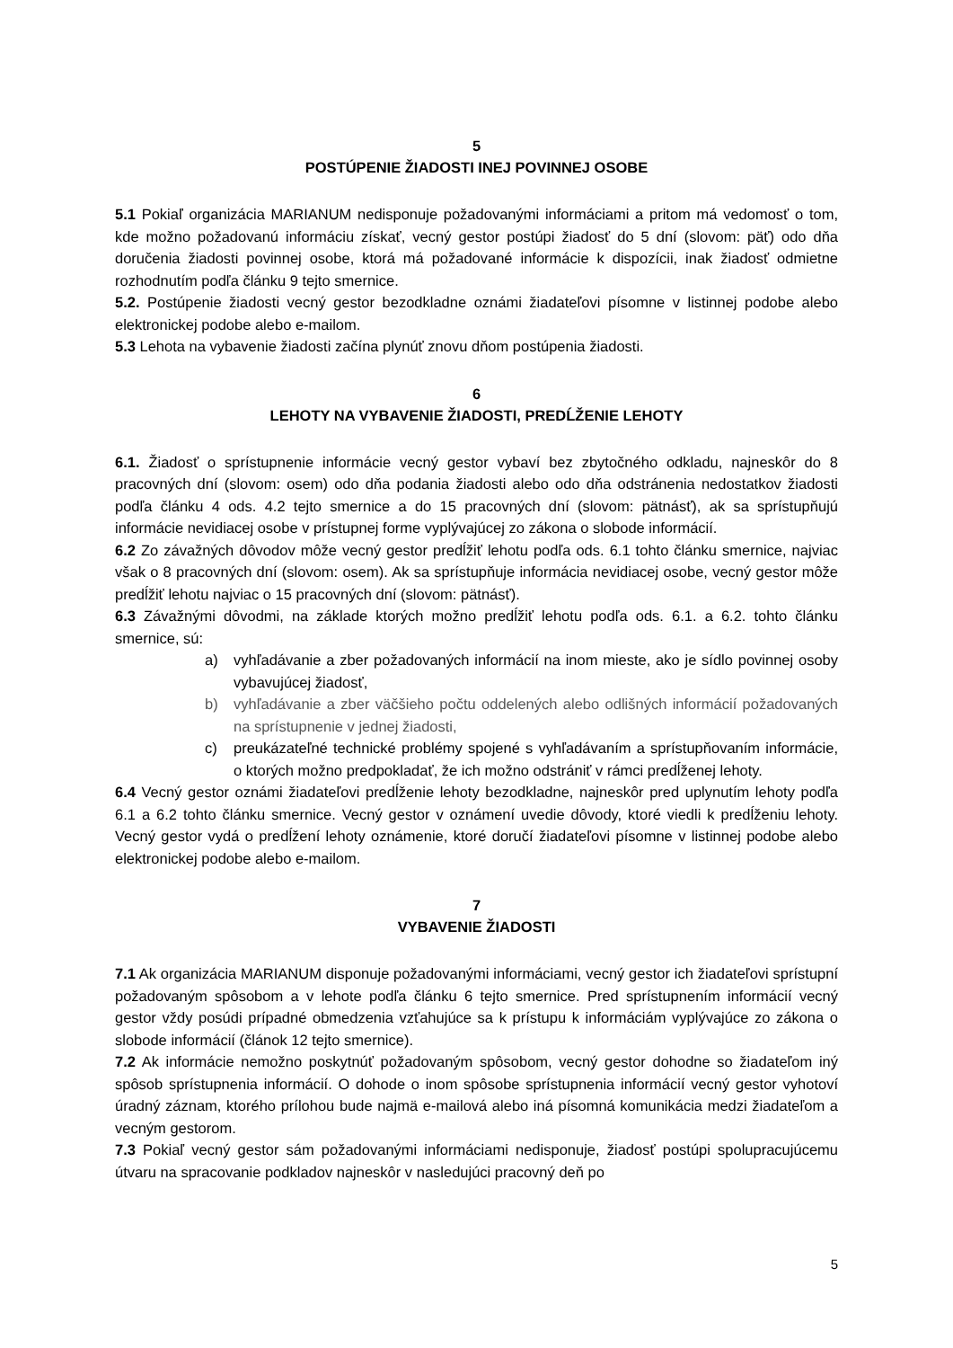5
POSTÚPENIE ŽIADOSTI INEJ POVINNEJ OSOBE
5.1 Pokiaľ organizácia MARIANUM nedisponuje požadovanými informáciami a pritom má vedomosť o tom, kde možno požadovanú informáciu získať, vecný gestor postúpi žiadosť do 5 dní (slovom: päť) odo dňa doručenia žiadosti povinnej osobe, ktorá má požadované informácie k dispozícii, inak žiadosť odmietne rozhodnutím podľa článku 9 tejto smernice.
5.2. Postúpenie žiadosti vecný gestor bezodkladne oznámi žiadateľovi písomne v listinnej podobe alebo elektronickej podobe alebo e-mailom.
5.3 Lehota na vybavenie žiadosti začína plynúť znovu dňom postúpenia žiadosti.
6
LEHOTY NA VYBAVENIE ŽIADOSTI, PREDĹŽENIE LEHOTY
6.1. Žiadosť o sprístupnenie informácie vecný gestor vybaví bez zbytočného odkladu, najneskôr do 8 pracovných dní (slovom: osem) odo dňa podania žiadosti alebo odo dňa odstránenia nedostatkov žiadosti podľa článku 4 ods. 4.2 tejto smernice a do 15 pracovných dní (slovom: pätnásť), ak sa sprístupňujú informácie nevidiacej osobe v prístupnej forme vyplývajúcej zo zákona o slobode informácií.
6.2 Zo závažných dôvodov môže vecný gestor predĺžiť lehotu podľa ods. 6.1 tohto článku smernice, najviac však o 8 pracovných dní (slovom: osem). Ak sa sprístupňuje informácia nevidiacej osobe, vecný gestor môže predĺžiť lehotu najviac o 15 pracovných dní (slovom: pätnásť).
6.3 Závažnými dôvodmi, na základe ktorých možno predĺžiť lehotu podľa ods. 6.1. a 6.2. tohto článku smernice, sú:
a) vyhľadávanie a zber požadovaných informácií na inom mieste, ako je sídlo povinnej osoby vybavujúcej žiadosť,
b) vyhľadávanie a zber väčšieho počtu oddelených alebo odlišných informácií požadovaných na sprístupnenie v jednej žiadosti,
c) preukázateľné technické problémy spojené s vyhľadávaním a sprístupňovaním informácie, o ktorých možno predpokladať, že ich možno odstrániť v rámci predĺženej lehoty.
6.4 Vecný gestor oznámi žiadateľovi predĺženie lehoty bezodkladne, najneskôr pred uplynutím lehoty podľa 6.1 a 6.2 tohto článku smernice. Vecný gestor v oznámení uvedie dôvody, ktoré viedli k predĺženiu lehoty. Vecný gestor vydá o predĺžení lehoty oznámenie, ktoré doručí žiadateľovi písomne v listinnej podobe alebo elektronickej podobe alebo e-mailom.
7
VYBAVENIE ŽIADOSTI
7.1 Ak organizácia MARIANUM disponuje požadovanými informáciami, vecný gestor ich žiadateľovi sprístupní požadovaným spôsobom a v lehote podľa článku 6 tejto smernice. Pred sprístupnením informácií vecný gestor vždy posúdi prípadné obmedzenia vzťahujúce sa k prístupu k informáciám vyplývajúce zo zákona o slobode informácií (článok 12 tejto smernice).
7.2 Ak informácie nemožno poskytnúť požadovaným spôsobom, vecný gestor dohodne so žiadateľom iný spôsob sprístupnenia informácií. O dohode o inom spôsobe sprístupnenia informácií vecný gestor vyhotoví úradný záznam, ktorého prílohou bude najmä e-mailová alebo iná písomná komunikácia medzi žiadateľom a vecným gestorom.
7.3 Pokiaľ vecný gestor sám požadovanými informáciami nedisponuje, žiadosť postúpi spolupracujúcemu útvaru na spracovanie podkladov najneskôr v nasledujúci pracovný deň po
5